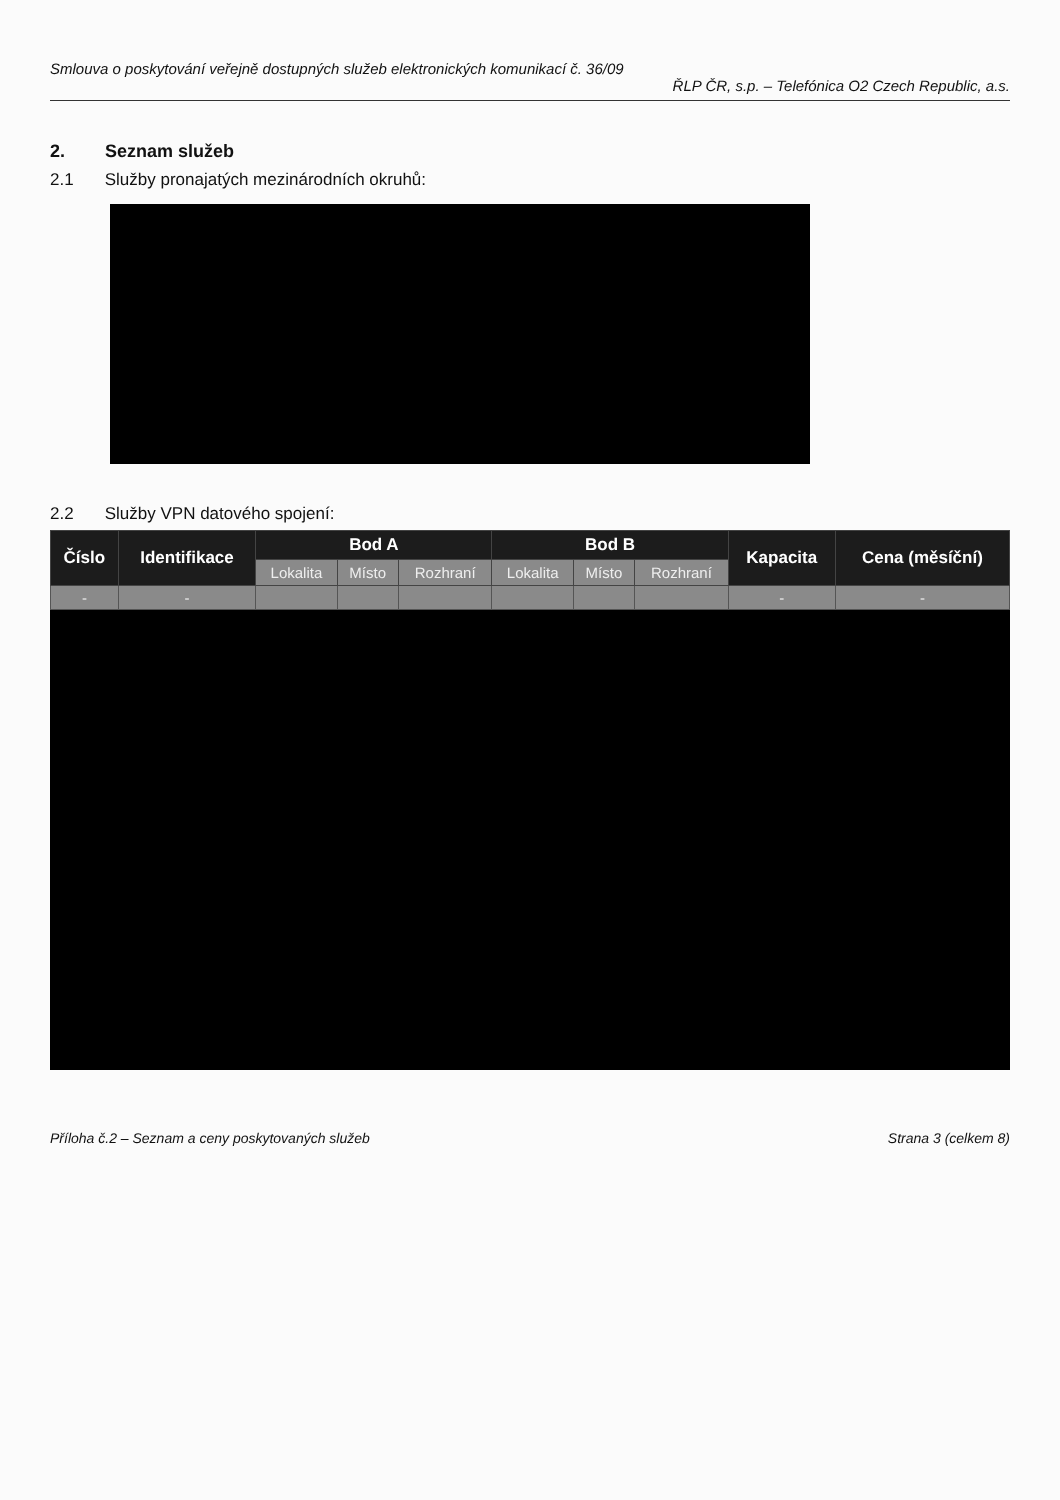Smlouva o poskytování veřejně dostupných služeb elektronických komunikací č. 36/09
ŘLP ČR, s.p. – Telefónica O2 Czech Republic, a.s.
2. Seznam služeb
2.1 Služby pronajatých mezinárodních okruhů:
2.2 Služby VPN datového spojení:
| Číslo | Identifikace | Bod A | | | Bod B | | | Kapacita | Cena (měsíční) |
| --- | --- | --- | --- | --- | --- | --- | --- | --- | --- |
| | | Lokalita | Místo | Rozhraní | Lokalita | Místo | Rozhraní | | |
| - | - | | | | | | | - | - |
Příloha č.2 – Seznam a ceny poskytovaných služeb Strana 3 (celkem 8)